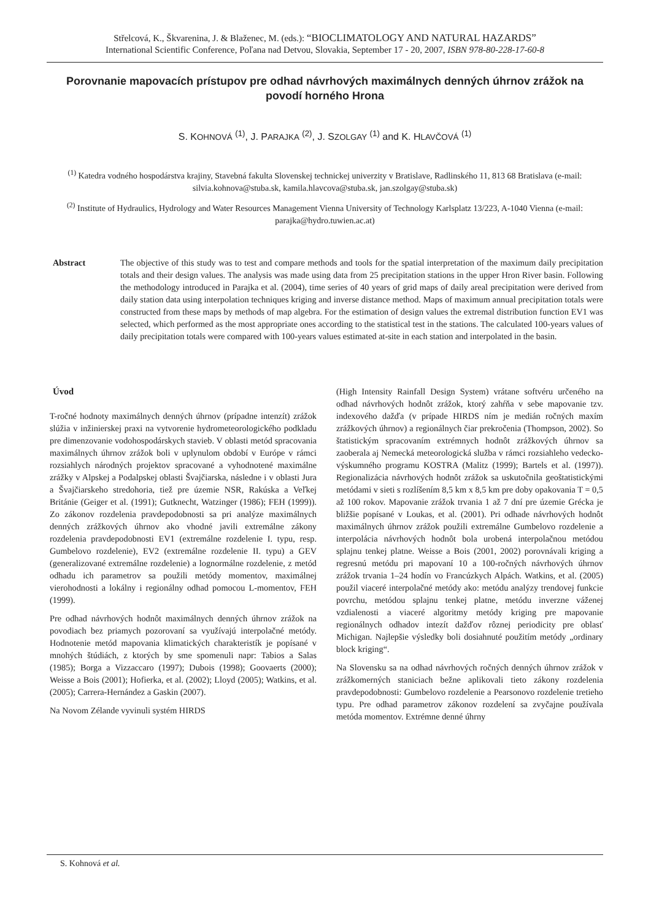Střelcová, K., Škvarenina, J. & Blaženec, M. (eds.): “BIOCLIMATOLOGY AND NATURAL HAZARDS”
International Scientific Conference, Poľana nad Detvou, Slovakia, September 17 - 20, 2007, ISBN 978-80-228-17-60-8
Porovnanie mapovacích prístupov pre odhad návrhových maximálnych denných úhrnov zrážok na povodí horného Hrona
S. KOHNOVÁ <sup>(1)</sup>, J. PARAJKA <sup>(2)</sup>, J. SZOLGAY <sup>(1)</sup> and K. HLAVČOVÁ <sup>(1)</sup>
<sup>(1)</sup> Katedra vodného hospodárstva krajiny, Stavebná fakulta Slovenskej technickej univerzity v Bratislave, Radlinského 11, 813 68 Bratislava (e-mail: silvia.kohnova@stuba.sk, kamila.hlavcova@stuba.sk, jan.szolgay@stuba.sk)
<sup>(2)</sup> Institute of Hydraulics, Hydrology and Water Resources Management Vienna University of Technology Karlsplatz 13/223, A-1040 Vienna (e-mail: parajka@hydro.tuwien.ac.at)
Abstract The objective of this study was to test and compare methods and tools for the spatial interpretation of the maximum daily precipitation totals and their design values. The analysis was made using data from 25 precipitation stations in the upper Hron River basin. Following the methodology introduced in Parajka et al. (2004), time series of 40 years of grid maps of daily areal precipitation were derived from daily station data using interpolation techniques kriging and inverse distance method. Maps of maximum annual precipitation totals were constructed from these maps by methods of map algebra. For the estimation of design values the extremal distribution function EV1 was selected, which performed as the most appropriate ones according to the statistical test in the stations. The calculated 100-years values of daily precipitation totals were compared with 100-years values estimated at-site in each station and interpolated in the basin.
Úvod
T-ročné hodnoty maximálnych denných úhrnov (prípadne intenzít) zrážok slúžia v inžinierskej praxi na vytvorenie hydrometeorologického podkladu pre dimenzovanie vodohospodárskych stavieb. V oblasti metód spracovania maximálnych úhrnov zrážok boli v uplynulom období v Európe v rámci rozsiahlych národných projektov spracované a vyhodnotené maximálne zrážky v Alpskej a Podalpskej oblasti Švajčiarska, následne i v oblasti Jura a Švajčiarskeho stredohoria, tiež pre územie NSR, Rakúska a Veľkej Británie (Geiger et al. (1991); Gutknecht, Watzinger (1986); FEH (1999)). Zo zákonov rozdelenia pravdepodobnosti sa pri analýze maximálnych denných zrážkových úhrnov ako vhodné javili extremálne zákony rozdelenia pravdepodobnosti EV1 (extremálne rozdelenie I. typu, resp. Gumbelovo rozdelenie), EV2 (extremálne rozdelenie II. typu) a GEV (generalizované extremálne rozdelenie) a lognormálne rozdelenie, z metód odhadu ich parametrov sa použili metódy momentov, maximálnej vierohodnosti a lokálny i regionálny odhad pomocou L-momentov, FEH (1999).
Pre odhad návrhových hodnôt maximálnych denných úhrnov zrážok na povodiach bez priamych pozorovaní sa využívajú interpolačné metódy. Hodnotenie metód mapovania klimatických charakteristík je popísané v mnohých štúdiách, z ktorých by sme spomenuli napr: Tabios a Salas (1985); Borga a Vizzaccaro (1997); Dubois (1998); Goovaerts (2000); Weisse a Bois (2001); Hofierka, et al. (2002); Lloyd (2005); Watkins, et al. (2005); Carrera-Hernández a Gaskin (2007).
Na Novom Zélande vyvinuli systém HIRDS
(High Intensity Rainfall Design System) vrátane softvéru určeného na odhad návrhových hodnôt zrážok, ktorý zahŕňa v sebe mapovanie tzv. indexového dažďa (v prípade HIRDS ním je medián ročných maxím zrážkových úhrnov) a regionálnych čiar prekročenia (Thompson, 2002). So štatistickým spracovaním extrémnych hodnôt zrážkových úhrnov sa zaoberala aj Nemecká meteorologická služba v rámci rozsiahleho vedecko-výskumného programu KOSTRA (Malitz (1999); Bartels et al. (1997)). Regionalizácia návrhových hodnôt zrážok sa uskutočnila geoštatistickými metódami v sieti s rozlíšením 8,5 km x 8,5 km pre doby opakovania T = 0,5 až 100 rokov. Mapovanie zrážok trvania 1 až 7 dní pre územie Grécka je bližšie popísané v Loukas, et al. (2001). Pri odhade návrhových hodnôt maximálnych úhrnov zrážok použili extremálne Gumbelovo rozdelenie a interpolácia návrhových hodnôt bola urobená interpolačnou metódou splajnu tenkej platne. Weisse a Bois (2001, 2002) porovnávali kriging a regresnú metódu pri mapovaní 10 a 100-ročných návrhových úhrnov zrážok trvania 1–24 hodín vo Francúzkych Alpách. Watkins, et al. (2005) použil viaceré interpolačné metódy ako: metódu analýzy trendovej funkcie povrchu, metódou splajnu tenkej platne, metódu inverzne váženej vzdialenosti a viaceré algoritmy metódy kriging pre mapovanie regionálnych odhadov intezít dažďov rôznej periodicity pre oblasť Michigan. Najlepšie výsledky boli dosiahnuté použitím metódy „ordinary block kriging“.
Na Slovensku sa na odhad návrhových ročných denných úhrnov zrážok v zrážkomerných staniciach bežne aplikovali tieto zákony rozdelenia pravdepodobnosti: Gumbelovo rozdelenie a Pearsonovo rozdelenie tretieho typu. Pre odhad parametrov zákonov rozdelení sa zvyčajne používala metóda momentov. Extrémne denné úhrny
S. Kohnová et al.